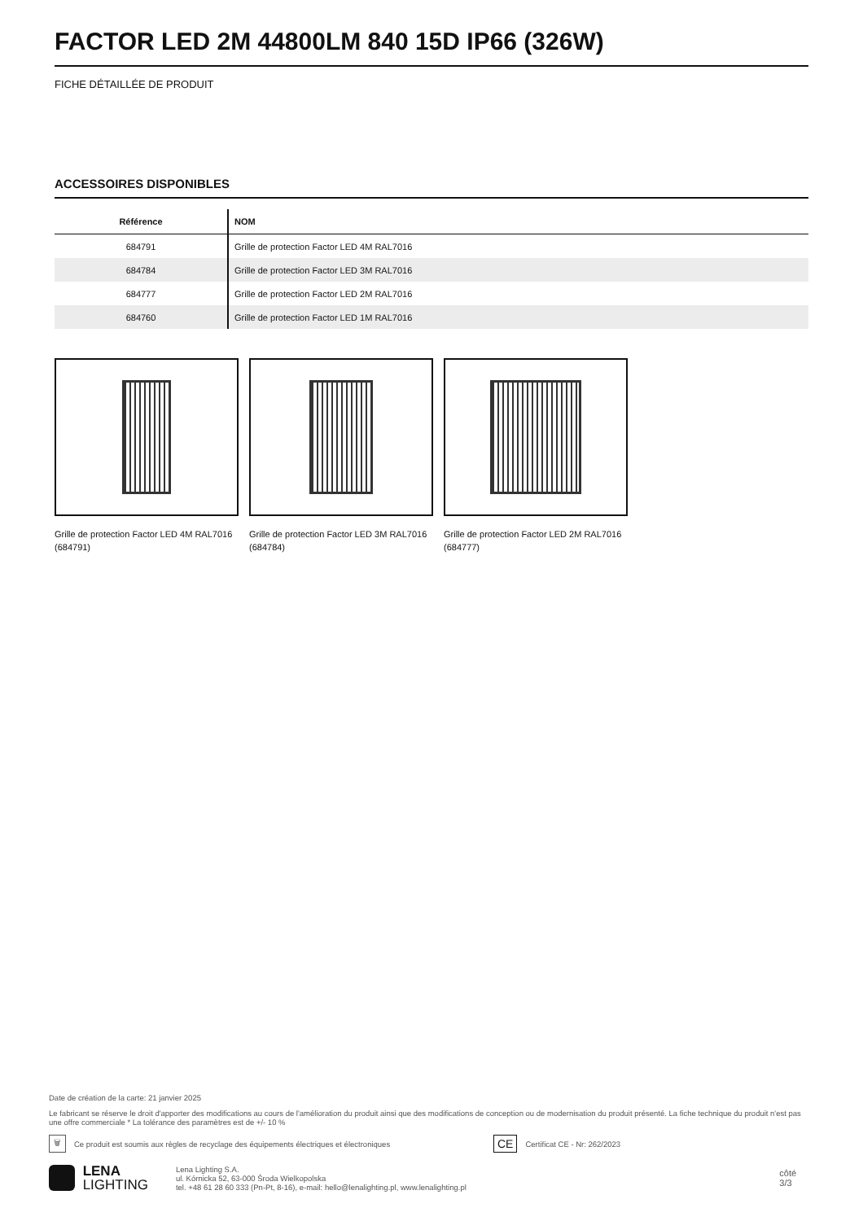FACTOR LED 2M 44800LM 840 15D IP66 (326W)
FICHE DÉTAILLÉE DE PRODUIT
ACCESSOIRES DISPONIBLES
| Référence | NOM |
| --- | --- |
| 684791 | Grille de protection Factor LED 4M RAL7016 |
| 684784 | Grille de protection Factor LED 3M RAL7016 |
| 684777 | Grille de protection Factor LED 2M RAL7016 |
| 684760 | Grille de protection Factor LED 1M RAL7016 |
Grille de protection Factor LED 4M RAL7016 (684791)
Grille de protection Factor LED 3M RAL7016 (684784)
Grille de protection Factor LED 2M RAL7016 (684777)
Date de création de la carte: 21 janvier 2025
Le fabricant se réserve le droit d'apporter des modifications au cours de l'amélioration du produit ainsi que des modifications de conception ou de modernisation du produit présenté. La fiche technique du produit n'est pas une offre commerciale * La tolérance des paramètres est de +/- 10 %
🗑 Ce produit est soumis aux règles de recyclage des équipements électriques et électroniques CE Certificat CE - Nr: 262/2023
LENA
LIGHTING Lena Lighting S.A.
ul. Kórnicka 52, 63-000 Środa Wielkopolska
tel. +48 61 28 60 333 (Pn-Pt, 8-16), e-mail: hello@lenalighting.pl, www.lenalighting.pl côté 3/3